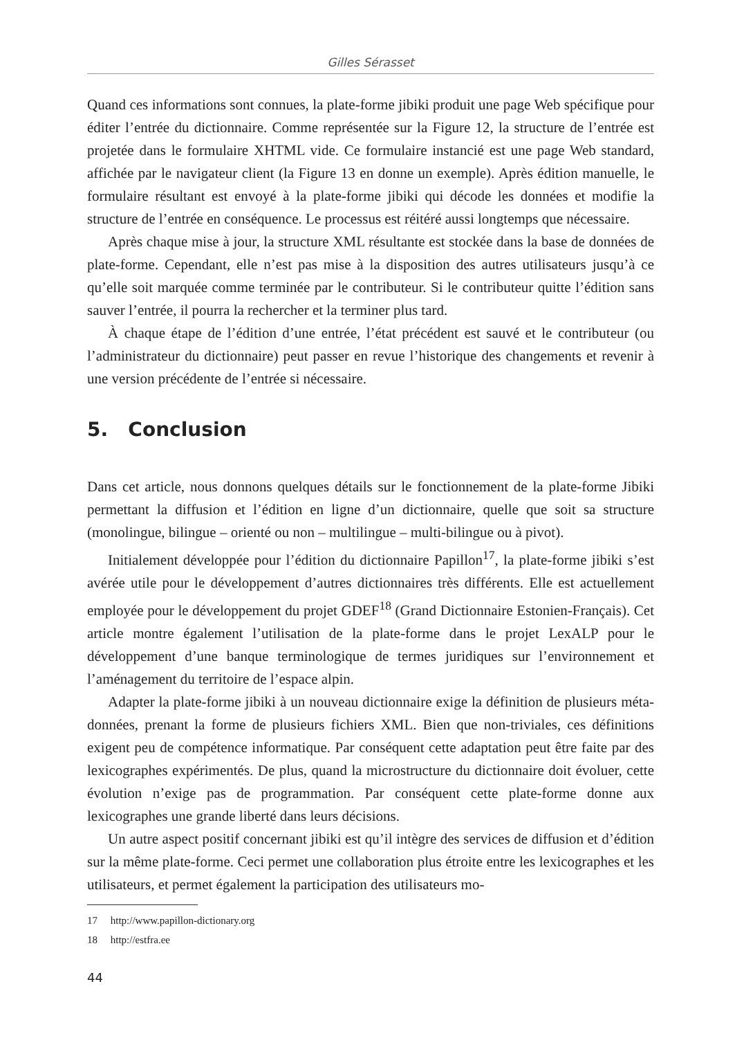Gilles Sérasset
Quand ces informations sont connues, la plate-forme jibiki produit une page Web spécifique pour éditer l’entrée du dictionnaire. Comme représentée sur la Figure 12, la structure de l’entrée est projetée dans le formulaire XHTML vide. Ce formulaire instancié est une page Web standard, affichée par le navigateur client (la Figure 13 en donne un exemple). Après édition manuelle, le formulaire résultant est envoyé à la plate-forme jibiki qui décode les données et modifie la structure de l’entrée en conséquence. Le processus est réitéré aussi longtemps que nécessaire.
Après chaque mise à jour, la structure XML résultante est stockée dans la base de données de plate-forme. Cependant, elle n’est pas mise à la disposition des autres utilisateurs jusqu’à ce qu’elle soit marquée comme terminée par le contributeur. Si le contributeur quitte l’édition sans sauver l’entrée, il pourra la rechercher et la terminer plus tard.
À chaque étape de l’édition d’une entrée, l’état précédent est sauvé et le contributeur (ou l’administrateur du dictionnaire) peut passer en revue l’historique des changements et revenir à une version précédente de l’entrée si nécessaire.
5. Conclusion
Dans cet article, nous donnons quelques détails sur le fonctionnement de la plate-forme Jibiki permettant la diffusion et l’édition en ligne d’un dictionnaire, quelle que soit sa structure (monolingue, bilingue – orienté ou non – multilingue – multi-bilingue ou à pivot).
Initialement développée pour l’édition du dictionnaire Papillon<sup>17</sup>, la plate-forme jibiki s’est avérée utile pour le développement d’autres dictionnaires très différents. Elle est actuellement employée pour le développement du projet GDEF<sup>18</sup> (Grand Dictionnaire Estonien-Français). Cet article montre également l’utilisation de la plate-forme dans le projet LexALP pour le développement d’une banque terminologique de termes juridiques sur l’environnement et l’aménagement du territoire de l’espace alpin.
Adapter la plate-forme jibiki à un nouveau dictionnaire exige la définition de plusieurs méta-données, prenant la forme de plusieurs fichiers XML. Bien que non-triviales, ces définitions exigent peu de compétence informatique. Par conséquent cette adaptation peut être faite par des lexicographes expérimentés. De plus, quand la microstructure du dictionnaire doit évoluer, cette évolution n’exige pas de programmation. Par conséquent cette plate-forme donne aux lexicographes une grande liberté dans leurs décisions.
Un autre aspect positif concernant jibiki est qu’il intègre des services de diffusion et d’édition sur la même plate-forme. Ceci permet une collaboration plus étroite entre les lexicographes et les utilisateurs, et permet également la participation des utilisateurs mo-
17 http://www.papillon-dictionary.org
18 http://estfra.ee
44